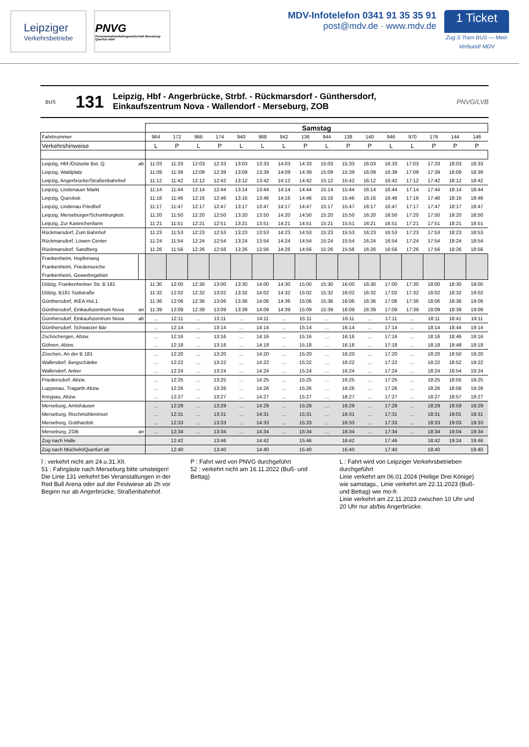Leipziger
Verkehrsbetriebe
PNVG
Personennahverkehrsgesellschaft Merseburg-Querfurt mbH
MDV-Infotelefon 0341 91 35 35 91
post@mdv.de · www.mdv.de
1 Ticket
Zug S Tram BUS — Mein Verbund! MDV
BUS 131
Leipzig, Hbf - Angerbrücke, Strbf. - Rückmarsdorf - Günthersdorf,
Einkaufszentrum Nova - Wallendorf - Merseburg, ZOB
PNVG/LVB
| | | Samstag | | | | | | | | | | | | | | | |
| Fahrtnummer | | 964 | 172 | 966 | 174 | 940 | 968 | 942 | 136 | 944 | 138 | 140 | 946 | 970 | 176 | 144 | 146 |
| Verkehrshinweise | | L | P | L | P | L | L | L | P | L | P | P | L | L | P | P | P |
| Leipzig, Hbf./Ostseite Bst. Q | ab | 11:03 | 11:33 | 12:03 | 12:33 | 13:03 | 13:33 | 14:03 | 14:33 | 15:03 | 15:33 | 16:03 | 16:33 | 17:03 | 17:33 | 18:03 | 18:33 |
| Leipzig, Waldplatz | | 11:09 | 11:39 | 12:09 | 12:39 | 13:09 | 13:39 | 14:09 | 14:39 | 15:09 | 15:39 | 16:09 | 16:39 | 17:09 | 17:39 | 18:09 | 18:39 |
| Leipzig, Angerbrücke/Straßenbahnhof | | 11:12 | 11:42 | 12:12 | 12:42 | 13:12 | 13:42 | 14:12 | 14:42 | 15:12 | 15:42 | 16:12 | 16:42 | 17:12 | 17:42 | 18:12 | 18:42 |
| Leipzig, Lindenauer Markt | | 11:14 | 11:44 | 12:14 | 12:44 | 13:14 | 13:44 | 14:14 | 14:44 | 15:14 | 15:44 | 16:14 | 16:44 | 17:14 | 17:44 | 18:14 | 18:44 |
| Leipzig, Queckstr. | | 11:16 | 11:46 | 12:16 | 12:46 | 13:16 | 13:46 | 14:16 | 14:46 | 15:16 | 15:46 | 16:16 | 16:46 | 17:16 | 17:46 | 18:16 | 18:46 |
| Leipzig, Lindenau Friedhof | | 11:17 | 11:47 | 12:17 | 12:47 | 13:17 | 13:47 | 14:17 | 14:47 | 15:17 | 15:47 | 16:17 | 16:47 | 17:17 | 17:47 | 18:17 | 18:47 |
| Leipzig, Merseburger/Schomburgkstr. | | 11:20 | 11:50 | 12:20 | 12:50 | 13:20 | 13:50 | 14:20 | 14:50 | 15:20 | 15:50 | 16:20 | 16:50 | 17:20 | 17:50 | 18:20 | 18:50 |
| Leipzig, Zur Kaninchenfarm | | 11:21 | 11:51 | 12:21 | 12:51 | 13:21 | 13:51 | 14:21 | 14:51 | 15:21 | 15:51 | 16:21 | 16:51 | 17:21 | 17:51 | 18:21 | 18:51 |
| Rückmarsdorf, Zum Bahnhof | | 11:23 | 11:53 | 12:23 | 12:53 | 13:23 | 13:53 | 14:23 | 14:53 | 15:23 | 15:53 | 16:23 | 16:53 | 17:23 | 17:53 | 18:23 | 18:53 |
| Rückmarsdorf, Löwen Center | | 11:24 | 11:54 | 12:24 | 12:54 | 13:24 | 13:54 | 14:24 | 14:54 | 15:24 | 15:54 | 16:24 | 16:54 | 17:24 | 17:54 | 18:24 | 18:54 |
| Rückmarsdorf, Sandberg | | 11:26 | 11:56 | 12:26 | 12:56 | 13:26 | 13:56 | 14:26 | 14:56 | 15:26 | 15:56 | 16:26 | 16:56 | 17:26 | 17:56 | 18:26 | 18:56 |
| Frankenheim, Hopfenweg | | | | | | | | | | | | | | | | | |
| Frankenheim, Friedenseiche | | | | | | | | | | | | | | | | | |
| Frankenheim, Gewerbegebiet | | | | | | | | | | | | | | | | | |
| Dölzig, Frankenheimer Str. B 181 | | 11:30 | 12:00 | 12:30 | 13:00 | 13:30 | 14:00 | 14:30 | 15:00 | 15:30 | 16:00 | 16:30 | 17:00 | 17:30 | 18:00 | 18:30 | 19:00 |
| Dölzig, B181 Südstraße | | 11:32 | 12:02 | 12:32 | 13:02 | 13:32 | 14:02 | 14:32 | 15:02 | 15:32 | 16:02 | 16:32 | 17:02 | 17:32 | 18:02 | 18:32 | 19:02 |
| Günthersdorf, IKEA Hst.1 | | 11:36 | 12:06 | 12:36 | 13:06 | 13:36 | 14:06 | 14:36 | 15:06 | 15:36 | 16:06 | 16:36 | 17:06 | 17:36 | 18:06 | 18:36 | 19:06 |
| Günthersdorf, Einkaufszentrum Nova | an | 11:39 | 12:09 | 12:39 | 13:09 | 13:39 | 14:09 | 14:39 | 15:09 | 15:39 | 16:09 | 16:39 | 17:09 | 17:39 | 18:09 | 18:39 | 19:09 |
| Günthersdorf, Einkaufszentrum Nova | ab | ... | 12:11 | ... | 13:11 | ... | 14:11 | ... | 15:11 | ... | 16:11 | ... | 17:11 | ... | 18:11 | 18:41 | 19:11 |
| Günthersdorf, Schwarzer Bär | | ... | 12:14 | ... | 13:14 | ... | 14:14 | ... | 15:14 | ... | 16:14 | ... | 17:14 | ... | 18:14 | 18:44 | 19:14 |
| Zschöchergen, Abzw. | | ... | 12:16 | ... | 13:16 | ... | 14:16 | ... | 15:16 | ... | 16:16 | ... | 17:16 | ... | 18:16 | 18:46 | 19:16 |
| Göhren, Abzw. | | ... | 12:18 | ... | 13:18 | ... | 14:18 | ... | 15:18 | ... | 16:18 | ... | 17:18 | ... | 18:18 | 18:48 | 19:18 |
| Zöschen, An der B 181 | | ... | 12:20 | ... | 13:20 | ... | 14:20 | ... | 15:20 | ... | 16:20 | ... | 17:20 | ... | 18:20 | 18:50 | 19:20 |
| Wallendorf, Bergschänke | | ... | 12:22 | ... | 13:22 | ... | 14:22 | ... | 15:22 | ... | 16:22 | ... | 17:22 | ... | 18:22 | 18:52 | 19:22 |
| Wallendorf, Anker | | ... | 12:24 | ... | 13:24 | ... | 14:24 | ... | 15:24 | ... | 16:24 | ... | 17:24 | ... | 18:24 | 18:54 | 19:24 |
| Friedensdorf, Abzw. | | ... | 12:25 | ... | 13:25 | ... | 14:25 | ... | 15:25 | ... | 16:25 | ... | 17:25 | ... | 18:25 | 18:55 | 19:25 |
| Luppenau, Tragarth Abzw. | | ... | 12:26 | ... | 13:26 | ... | 14:26 | ... | 15:26 | ... | 16:26 | ... | 17:26 | ... | 18:26 | 18:56 | 19:26 |
| Kreypau, Abzw. | | ... | 12:27 | ... | 13:27 | ... | 14:27 | ... | 15:27 | ... | 16:27 | ... | 17:27 | ... | 18:27 | 18:57 | 19:27 |
| Merseburg, Amtshäuser | | ... | 12:29 | ... | 13:29 | ... | 14:29 | ... | 15:29 | ... | 16:29 | ... | 17:29 | ... | 18:29 | 18:59 | 19:29 |
| Merseburg, Rischmühleninsel | | ... | 12:31 | ... | 13:31 | ... | 14:31 | ... | 15:31 | ... | 16:31 | ... | 17:31 | ... | 18:31 | 19:01 | 19:31 |
| Merseburg, Gotthardstr. | | ... | 12:33 | ... | 13:33 | ... | 14:33 | ... | 15:33 | ... | 16:33 | ... | 17:33 | ... | 18:33 | 19:03 | 19:33 |
| Merseburg, ZOB | an | ... | 12:34 | ... | 13:34 | ... | 14:34 | ... | 15:34 | ... | 16:34 | ... | 17:34 | ... | 18:34 | 19:04 | 19:34 |
| Zug nach Halle | | | 12:42 | | 13:46 | | 14:42 | | 15:46 | | 16:42 | | 17:46 | | 18:42 | 19:24 | 19:46 |
| Zug nach Mücheln/Querfurt ab | | | 12:40 | | 13:40 | | 14:40 | | 15:40 | | 16:40 | | 17:40 | | 18:40 | | 19:40 |
ǐ : verkehrt nicht am 24.u.31.XII.
51 : Fahrgäste nach Merseburg bitte umsteigen!
Die Linie 131 verkehrt bei Veranstaltungen in der Red Bull Arena oder auf der Festwiese ab 2h vor Beginn nur ab Angerbrücke, Straßenbahnhof.
P : Fahrt wird von PNVG durchgeführt
52 : verkehrt nicht am 16.11.2022 (Buß- und Bettag)
L : Fahrt wird von Leipziger Verkehrsbetrieben durchgeführt
Linie verkehrt am 06.01.2024 (Heilige Drei Könige) wie samstags., Linie verkehrt am 22.11.2023 (Buß- und Bettag) wie mo-fr.
Linie verkehrt am 22.11.2023 zwischen 10 Uhr und 20 Uhr nur ab/bis Angerbrücke.